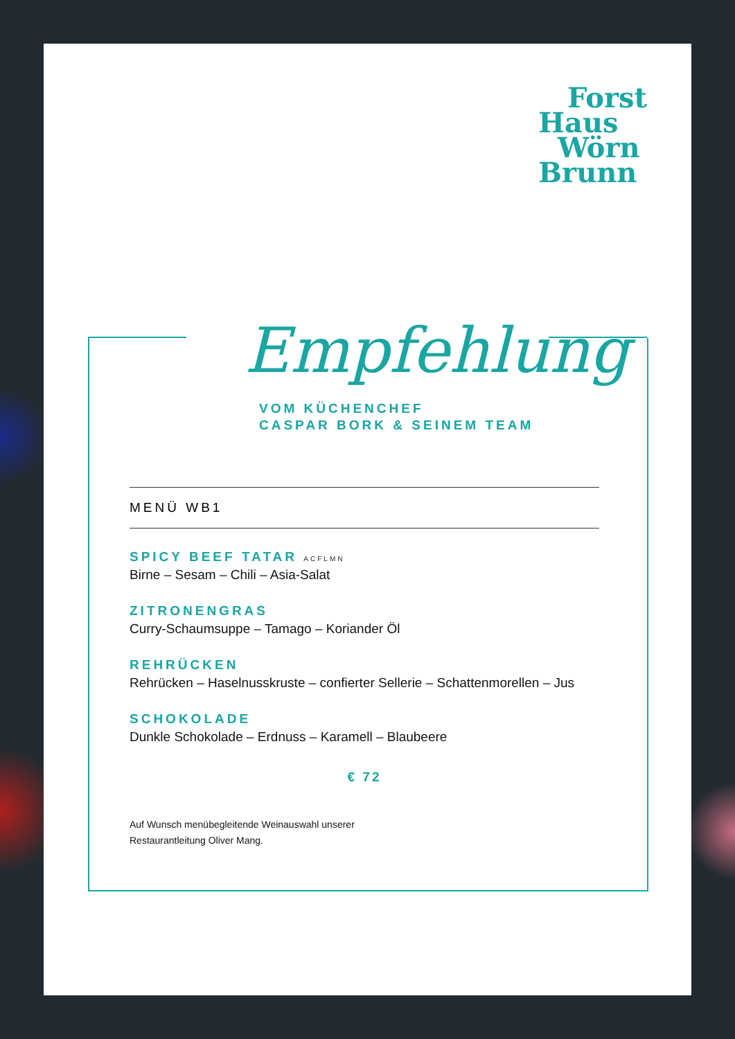Forst
Haus
Wörn
Brunn
Empfehlung
VOM KÜCHENCHEF
CASPAR BORK & SEINEM TEAM
MENÜ WB1
SPICY BEEF TATAR ACFLMN
Birne – Sesam – Chili – Asia-Salat
ZITRONENGRAS
Curry-Schaumsuppe – Tamago – Koriander Öl
REHRÜCKEN
Rehrücken – Haselnusskruste – confierter Sellerie – Schattenmorellen – Jus
SCHOKOLADE
Dunkle Schokolade – Erdnuss – Karamell – Blaubeere
€ 72
Auf Wunsch menübegleitende Weinauswahl unserer
Restaurantleitung Oliver Mang.